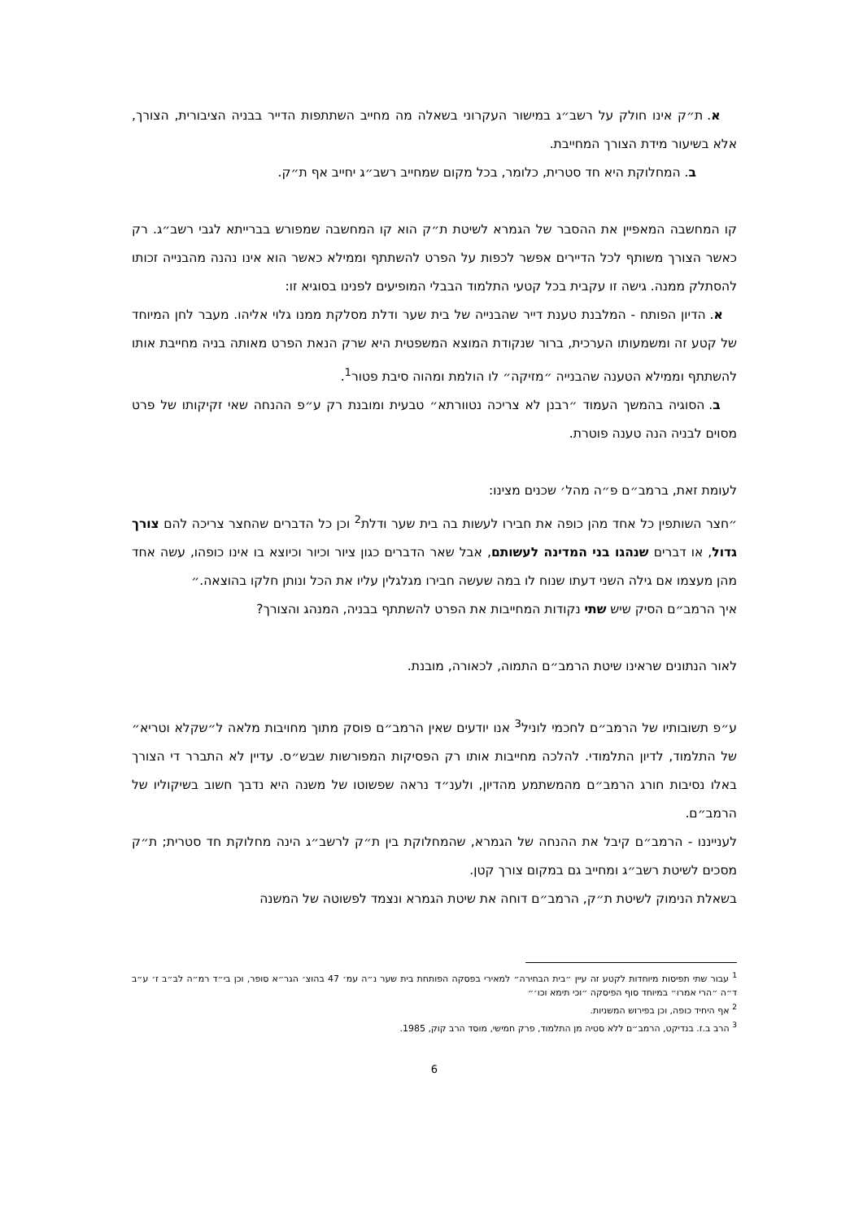א. ת״ק אינו חולק על רשב״ג במישור העקרוני בשאלה מה מחייב השתתפות הדייר בבניה הציבורית, הצורך, אלא בשיעור מידת הצורך המחייבת.
ב. המחלוקת היא חד סטרית, כלומר, בכל מקום שמחייב רשב״ג יחייב אף ת״ק.
קו המחשבה המאפיין את ההסבר של הגמרא לשיטת ת״ק הוא קו המחשבה שמפורש בברייתא לגבי רשב״ג. רק כאשר הצורך משותף לכל הדיירים אפשר לכפות על הפרט להשתתף וממילא כאשר הוא אינו נהנה מהבנייה זכותו להסתלק ממנה. גישה זו עקבית בכל קטעי התלמוד הבבלי המופיעים לפנינו בסוגיא זו:
א. הדיון הפותח - המלבנת טענת דייר שהבנייה של בית שער ודלת מסלקת ממנו גלוי אליהו. מעבר לחן המיוחד של קטע זה ומשמעותו הערכית, ברור שנקודת המוצא המשפטית היא שרק הנאת הפרט מאותה בניה מחייבת אותו להשתתף וממילא הטענה שהבנייה ״מזיקה״ לו הולמת ומהוה סיבת פטור<sup>1</sup>.
ב. הסוגיה בהמשך העמוד ״רבנן לא צריכה נטוורתא״ טבעית ומובנת רק ע״פ ההנחה שאי זקיקותו של פרט מסוים לבניה הנה טענה פוטרת.
לעומת זאת, ברמב״ם פ״ה מהל׳ שכנים מצינו:
״חצר השותפין כל אחד מהן כופה את חבירו לעשות בה בית שער ודלת<sup>2</sup> וכן כל הדברים שהחצר צריכה להם צורך גדול, או דברים שנהגו בני המדינה לעשותם, אבל שאר הדברים כגון ציור וכיור וכיוצא בו אינו כופהו, עשה אחד מהן מעצמו אם גילה השני דעתו שנוח לו במה שעשה חבירו מגלגלין עליו את הכל ונותן חלקו בהוצאה.״
איך הרמב״ם הסיק שיש שתי נקודות המחייבות את הפרט להשתתף בבניה, המנהג והצורך?
לאור הנתונים שראינו שיטת הרמב״ם התמוה, לכאורה, מובנת.
ע״פ תשובותיו של הרמב״ם לחכמי לוניל<sup>3</sup> אנו יודעים שאין הרמב״ם פוסק מתוך מחויבות מלאה ל״שקלא וטריא״ של התלמוד, לדיון התלמודי. להלכה מחייבות אותו רק הפסיקות המפורשות שבש״ס. עדיין לא התברר די הצורך באלו נסיבות חורג הרמב״ם מהמשתמע מהדיון, ולענ״ד נראה שפשוטו של משנה היא נדבך חשוב בשיקוליו של הרמב״ם.
לענייננו - הרמב״ם קיבל את ההנחה של הגמרא, שהמחלוקת בין ת״ק לרשב״ג הינה מחלוקת חד סטרית; ת״ק מסכים לשיטת רשב״ג ומחייב גם במקום צורך קטן.
בשאלת הנימוק לשיטת ת״ק, הרמב״ם דוחה את שיטת הגמרא ונצמד לפשוטה של המשנה
<sup>1</sup> עבור שתי תפיסות מיוחדות לקטע זה עיין ״בית הבחירה״ למאירי בפסקה הפותחת בית שער נ״ה עמ׳ 47 בהוצ׳ הגר״א סופר, וכן בי״ד רמ״ה לב״ב ז׳ ע״ב ד״ה ״הרי אמרו״ במיוחד סוף הפיסקה ״וכי תימא וכו׳״
<sup>2</sup> אף היחיד כופה, וכן בפירוש המשניות.
<sup>3</sup> הרב ב.ז. בנדיקט, הרמב״ם ללא סטיה מן התלמוד, פרק חמישי, מוסד הרב קוק, 1985.
6